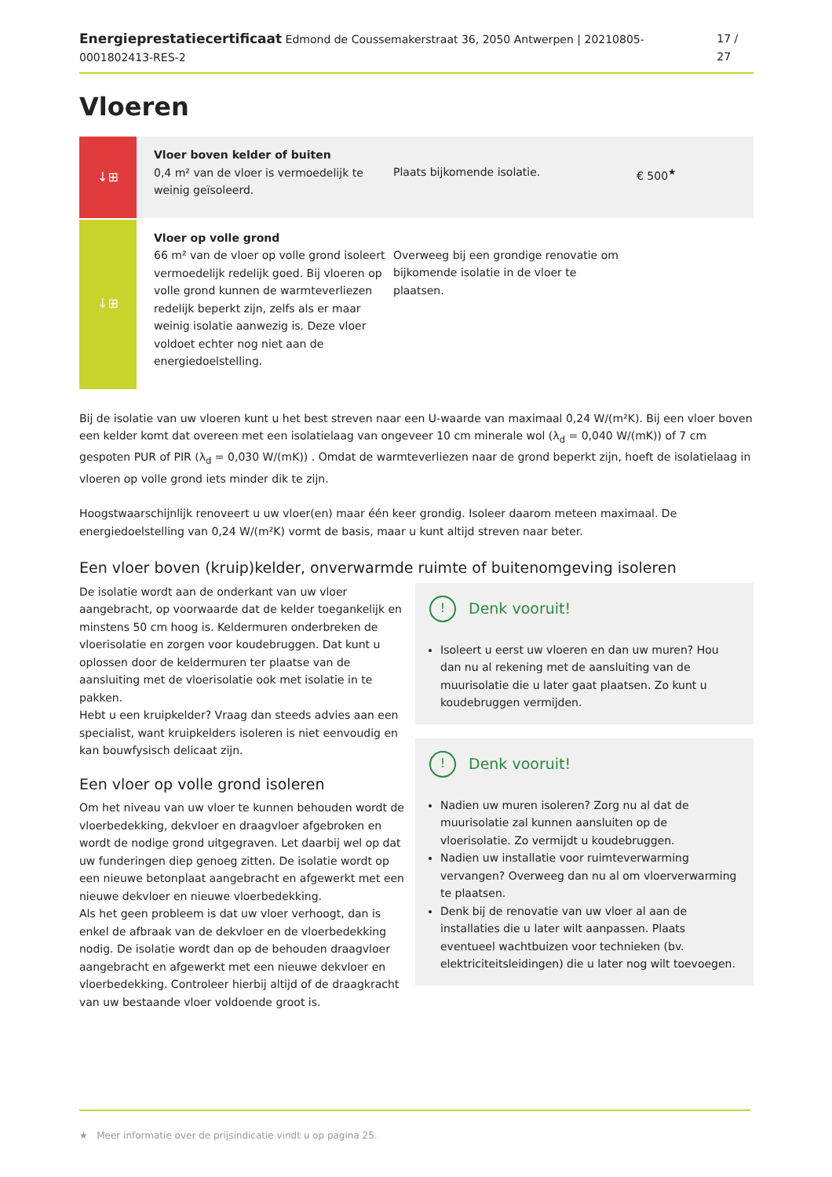Energieprestatiecertificaat Edmond de Coussemakerstraat 36, 2050 Antwerpen | 20210805-0001802413-RES-2
17 / 27
Vloeren
↓⊞
Vloer boven kelder of buiten
0,4 m² van de vloer is vermoedelijk te weinig geïsoleerd.
Plaats bijkomende isolatie. € 500<sup>★</sup>
↓⊞
Vloer op volle grond
66 m² van de vloer op volle grond isoleert vermoedelijk redelijk goed. Bij vloeren op volle grond kunnen de warmteverliezen redelijk beperkt zijn, zelfs als er maar weinig isolatie aanwezig is. Deze vloer voldoet echter nog niet aan de energiedoelstelling.
Overweeg bij een grondige renovatie om bijkomende isolatie in de vloer te plaatsen.
Bij de isolatie van uw vloeren kunt u het best streven naar een U-waarde van maximaal 0,24 W/(m²K). Bij een vloer boven een kelder komt dat overeen met een isolatielaag van ongeveer 10 cm minerale wol (λ<sub>d</sub> = 0,040 W/(mK)) of 7 cm gespoten PUR of PIR (λ<sub>d</sub> = 0,030 W/(mK)) . Omdat de warmteverliezen naar de grond beperkt zijn, hoeft de isolatielaag in vloeren op volle grond iets minder dik te zijn.
Hoogstwaarschijnlijk renoveert u uw vloer(en) maar één keer grondig. Isoleer daarom meteen maximaal. De energiedoelstelling van 0,24 W/(m²K) vormt de basis, maar u kunt altijd streven naar beter.
Een vloer boven (kruip)kelder, onverwarmde ruimte of buitenomgeving isoleren
De isolatie wordt aan de onderkant van uw vloer aangebracht, op voorwaarde dat de kelder toegankelijk en minstens 50 cm hoog is. Keldermuren onderbreken de vloerisolatie en zorgen voor koudebruggen. Dat kunt u oplossen door de keldermuren ter plaatse van de aansluiting met de vloerisolatie ook met isolatie in te pakken.
Hebt u een kruipkelder? Vraag dan steeds advies aan een specialist, want kruipkelders isoleren is niet eenvoudig en kan bouwfysisch delicaat zijn.
Een vloer op volle grond isoleren
Om het niveau van uw vloer te kunnen behouden wordt de vloerbedekking, dekvloer en draagvloer afgebroken en wordt de nodige grond uitgegraven. Let daarbij wel op dat uw funderingen diep genoeg zitten. De isolatie wordt op een nieuwe betonplaat aangebracht en afgewerkt met een nieuwe dekvloer en nieuwe vloerbedekking.
Als het geen probleem is dat uw vloer verhoogt, dan is enkel de afbraak van de dekvloer en de vloerbedekking nodig. De isolatie wordt dan op de behouden draagvloer aangebracht en afgewerkt met een nieuwe dekvloer en vloerbedekking. Controleer hierbij altijd of de draagkracht van uw bestaande vloer voldoende groot is.
! Denk vooruit!
Isoleert u eerst uw vloeren en dan uw muren? Hou dan nu al rekening met de aansluiting van de muurisolatie die u later gaat plaatsen. Zo kunt u koudebruggen vermijden.
! Denk vooruit!
Nadien uw muren isoleren? Zorg nu al dat de muurisolatie zal kunnen aansluiten op de vloerisolatie. Zo vermijdt u koudebruggen.
Nadien uw installatie voor ruimteverwarming vervangen? Overweeg dan nu al om vloerverwarming te plaatsen.
Denk bij de renovatie van uw vloer al aan de installaties die u later wilt aanpassen. Plaats eventueel wachtbuizen voor technieken (bv. elektriciteitsleidingen) die u later nog wilt toevoegen.
★ Meer informatie over de prijsindicatie vindt u op pagina 25.